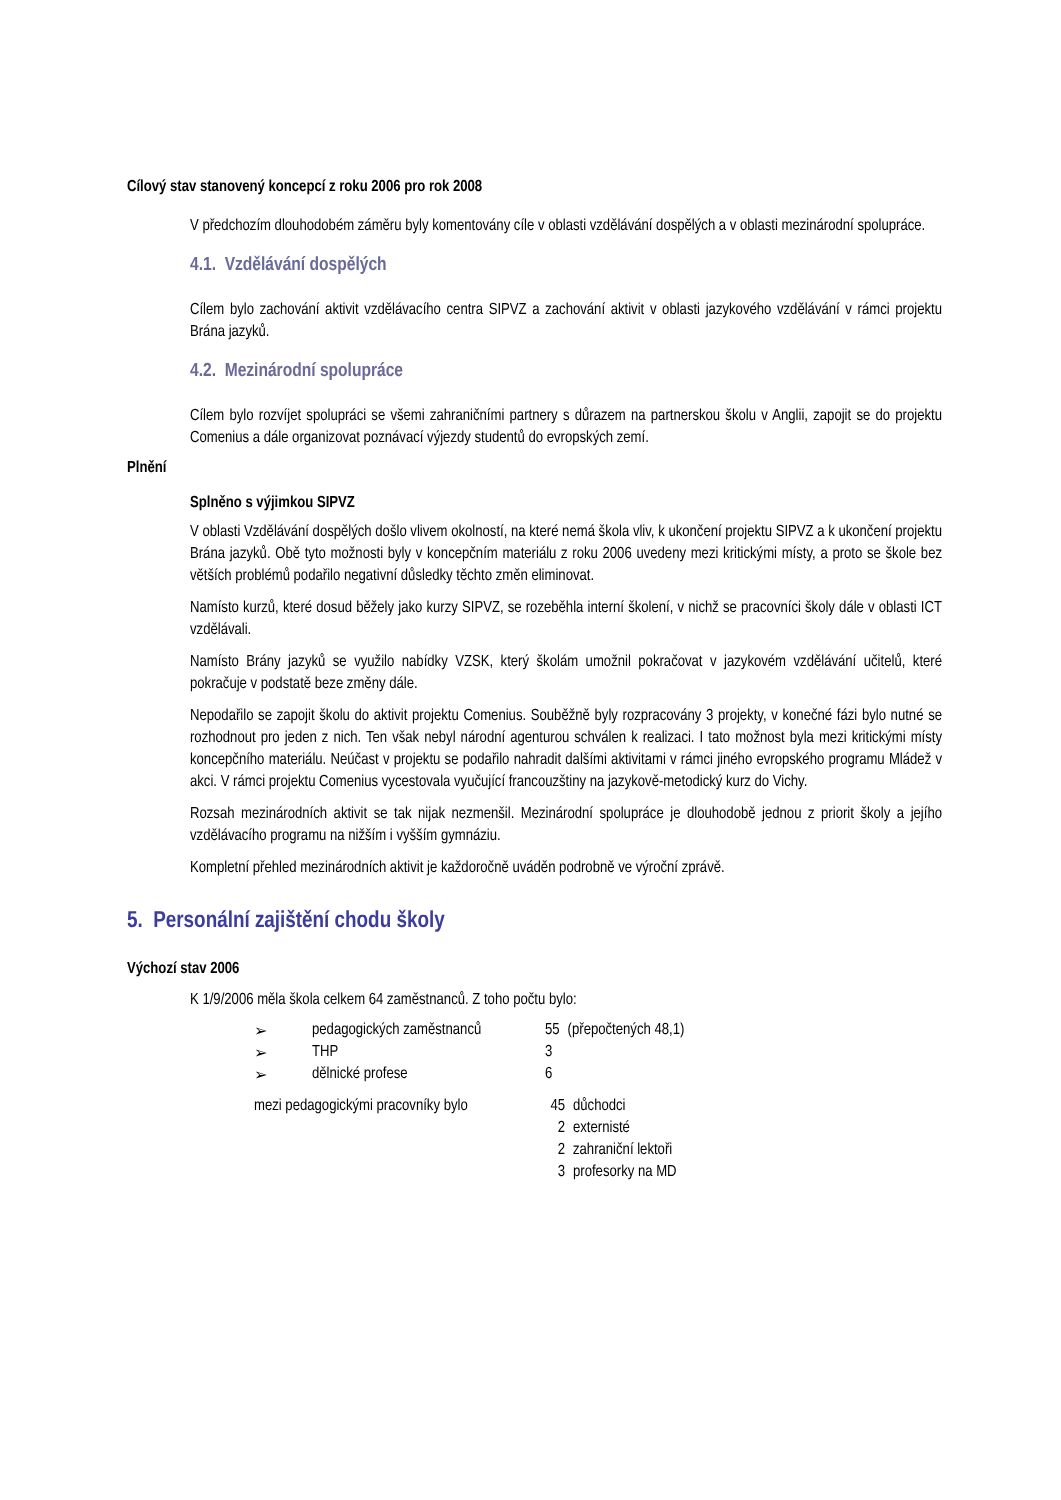Cílový stav stanovený koncepcí z roku 2006 pro rok 2008
V předchozím dlouhodobém záměru byly komentovány cíle v oblasti vzdělávání dospělých a v oblasti mezinárodní spolupráce.
4.1. Vzdělávání dospělých
Cílem bylo zachování aktivit vzdělávacího centra SIPVZ a zachování aktivit v oblasti jazykového vzdělávání v rámci projektu Brána jazyků.
4.2. Mezinárodní spolupráce
Cílem bylo rozvíjet spolupráci se všemi zahraničními partnery s důrazem na partnerskou školu v Anglii, zapojit se do projektu Comenius a dále organizovat poznávací výjezdy studentů do evropských zemí.
Plnění
Splněno s výjimkou SIPVZ
V oblasti Vzdělávání dospělých došlo vlivem okolností, na které nemá škola vliv, k ukončení projektu SIPVZ a k ukončení projektu Brána jazyků. Obě tyto možnosti byly v koncepčním materiálu z roku 2006 uvedeny mezi kritickými místy, a proto se škole bez větších problémů podařilo negativní důsledky těchto změn eliminovat.
Namísto kurzů, které dosud běžely jako kurzy SIPVZ, se rozeběhla interní školení, v nichž se pracovníci školy dále v oblasti ICT vzdělávali.
Namísto Brány jazyků se využilo nabídky VZSK, který školám umožnil pokračovat v jazykovém vzdělávání učitelů, které pokračuje v podstatě beze změny dále.
Nepodařilo se zapojit školu do aktivit projektu Comenius. Souběžně byly rozpracovány 3 projekty, v konečné fázi bylo nutné se rozhodnout pro jeden z nich. Ten však nebyl národní agenturou schválen k realizaci. I tato možnost byla mezi kritickými místy koncepčního materiálu. Neúčast v projektu se podařilo nahradit dalšími aktivitami v rámci jiného evropského programu Mládež v akci. V rámci projektu Comenius vycestovala vyučující francouzštiny na jazykově-metodický kurz do Vichy.
Rozsah mezinárodních aktivit se tak nijak nezmenšil. Mezinárodní spolupráce je dlouhodobě jednou z priorit školy a jejího vzdělávacího programu na nižším i vyšším gymnáziu.
Kompletní přehled mezinárodních aktivit je každoročně uváděn podrobně ve výroční zprávě.
5. Personální zajištění chodu školy
Výchozí stav 2006
K 1/9/2006 měla škola celkem 64 zaměstnanců. Z toho počtu bylo:
| ➢ | pedagogických zaměstnanců | 55 | (přepočtených 48,1) |
| ➢ | THP | 3 | |
| ➢ | dělnické profese | 6 | |
| mezi pedagogickými pracovníky bylo | 45 | důchodci |
| | 2 | externisté |
| | 2 | zahraniční lektoři |
| | 3 | profesorky na MD |